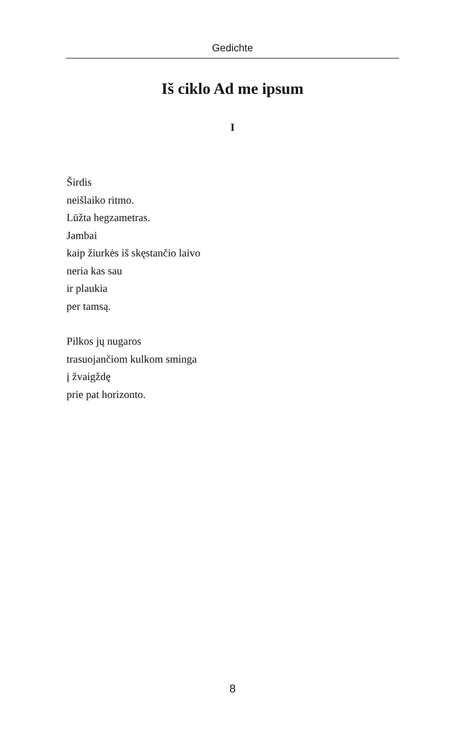Gedichte
Iš ciklo Ad me ipsum
I
Širdis
neišlaiko ritmo.
Lūžta hegzametras.
Jambai
kaip žiurkės iš skęstančio laivo
neria kas sau
ir plaukia
per tamsą.
Pilkos jų nugaros
trasuojančiom kulkom sminga
į žvaigždę
prie pat horizonto.
8